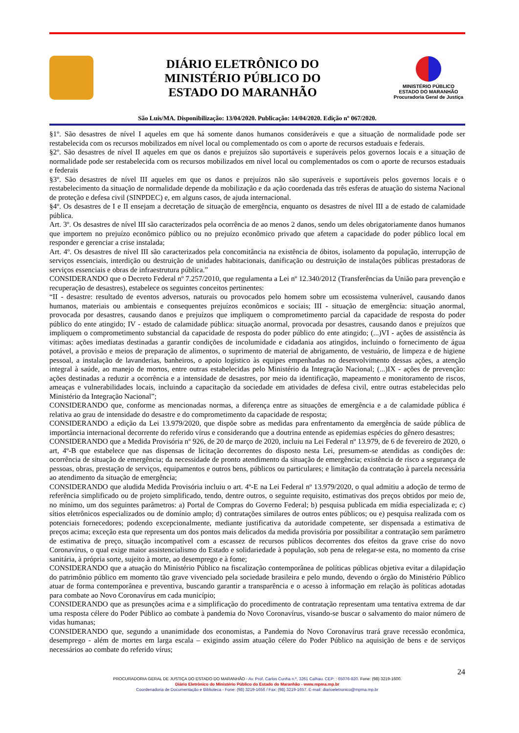DIÁRIO ELETRÔNICO DO
MINISTÉRIO PÚBLICO DO
ESTADO DO MARANHÃO
MINISTÉRIO PÚBLICO
ESTADO DO MARANHÃO
Procuradoria Geral de Justiça
São Luís/MA. Disponibilização: 13/04/2020. Publicação: 14/04/2020. Edição nº 067/2020.
§1º. São desastres de nível I aqueles em que há somente danos humanos consideráveis e que a situação de normalidade pode ser restabelecida com os recursos mobilizados em nível local ou complementado os com o aporte de recursos estaduais e federais.
§2º. São desastres de nível II aqueles em que os danos e prejuízos são suportáveis e superáveis pelos governos locais e a situação de normalidade pode ser restabelecida com os recursos mobilizados em nível local ou complementados os com o aporte de recursos estaduais e federais
§3º. São desastres de nível III aqueles em que os danos e prejuízos não são superáveis e suportáveis pelos governos locais e o restabelecimento da situação de normalidade depende da mobilização e da ação coordenada das três esferas de atuação do sistema Nacional de proteção e defesa civil (SINPDEC) e, em alguns casos, de ajuda internacional.
§4º. Os desastres de I e II ensejam a decretação de situação de emergência, enquanto os desastres de nível III a de estado de calamidade pública.
Art. 3º. Os desastres de nível III são caracterizados pela ocorrência de ao menos 2 danos, sendo um deles obrigatoriamente danos humanos que importem no prejuízo econômico público ou no prejuízo econômico privado que afetem a capacidade do poder público local em responder e gerenciar a crise instalada;
Art. 4º. Os desastres de nível III são caracterizados pela concomitância na existência de óbitos, isolamento da população, interrupção de serviços essenciais, interdição ou destruição de unidades habitacionais, danificação ou destruição de instalações públicas prestadoras de serviços essenciais e obras de infraestrutura pública.”
CONSIDERANDO que o Decreto Federal nº 7.257/2010, que regulamenta a Lei nº 12.340/2012 (Transferências da União para prevenção e recuperação de desastres), estabelece os seguintes conceitos pertinentes:
“II - desastre: resultado de eventos adversos, naturais ou provocados pelo homem sobre um ecossistema vulnerável, causando danos humanos, materiais ou ambientais e consequentes prejuízos econômicos e sociais; III - situação de emergência: situação anormal, provocada por desastres, causando danos e prejuízos que impliquem o comprometimento parcial da capacidade de resposta do poder público do ente atingido; IV - estado de calamidade pública: situação anormal, provocada por desastres, causando danos e prejuízos que impliquem o comprometimento substancial da capacidade de resposta do poder público do ente atingido; (...)VI - ações de assistência às vítimas: ações imediatas destinadas a garantir condições de incolumidade e cidadania aos atingidos, incluindo o fornecimento de água potável, a provisão e meios de preparação de alimentos, o suprimento de material de abrigamento, de vestuário, de limpeza e de higiene pessoal, a instalação de lavanderias, banheiros, o apoio logístico às equipes empenhadas no desenvolvimento dessas ações, a atenção integral à saúde, ao manejo de mortos, entre outras estabelecidas pelo Ministério da Integração Nacional; (...)IX - ações de prevenção: ações destinadas a reduzir a ocorrência e a intensidade de desastres, por meio da identificação, mapeamento e monitoramento de riscos, ameaças e vulnerabilidades locais, incluindo a capacitação da sociedade em atividades de defesa civil, entre outras estabelecidas pelo Ministério da Integração Nacional”;
CONSIDERANDO que, conforme as mencionadas normas, a diferença entre as situações de emergência e a de calamidade pública é relativa ao grau de intensidade do desastre e do comprometimento da capacidade de resposta;
CONSIDERANDO a edição da Lei 13.979/2020, que dispõe sobre as medidas para enfrentamento da emergência de saúde pública de importância internacional decorrente do referido vírus e considerando que a doutrina entende as epidemias espécies do gênero desastres;
CONSIDERANDO que a Medida Provisória nº 926, de 20 de março de 2020, incluiu na Lei Federal nº 13.979, de 6 de fevereiro de 2020, o art, 4º-B que estabelece que nas dispensas de licitação decorrentes do disposto nesta Lei, presumem-se atendidas as condições de: ocorrência de situação de emergência; da necessidade de pronto atendimento da situação de emergência; existência de risco a segurança de pessoas, obras, prestação de serviços, equipamentos e outros bens, públicos ou particulares; e limitação da contratação à parcela necessária ao atendimento da situação de emergência;
CONSIDERANDO que aludida Medida Provisória incluiu o art. 4º-E na Lei Federal nº 13.979/2020, o qual admitiu a adoção de termo de referência simplificado ou de projeto simplificado, tendo, dentre outros, o seguinte requisito, estimativas dos preços obtidos por meio de, no mínimo, um dos seguintes parâmetros: a) Portal de Compras do Governo Federal; b) pesquisa publicada em mídia especializada e; c) sítios eletrônicos especializados ou de domínio amplo; d) contratações similares de outros entes públicos; ou e) pesquisa realizada com os potenciais fornecedores; podendo excepcionalmente, mediante justificativa da autoridade competente, ser dispensada a estimativa de preços acima; exceção esta que representa um dos pontos mais delicados da medida provisória por possibilitar a contratação sem parâmetro de estimativa de preço, situação incompatível com a escassez de recursos públicos decorrentes dos efeitos da grave crise do novo Coronavírus, o qual exige maior assistencialismo do Estado e solidariedade à população, sob pena de relegar-se esta, no momento da crise sanitária, à própria sorte, sujeito à morte, ao desemprego e à fome;
CONSIDERANDO que a atuação do Ministério Público na fiscalização contemporânea de políticas públicas objetiva evitar a dilapidação do patrimônio público em momento tão grave vivenciado pela sociedade brasileira e pelo mundo, devendo o órgão do Ministério Público atuar de forma contemporânea e preventiva, buscando garantir a transparência e o acesso à informação em relação às políticas adotadas para combate ao Novo Coronavírus em cada município;
CONSIDERANDO que as presunções acima e a simplificação do procedimento de contratação representam uma tentativa extrema de dar uma resposta célere do Poder Público ao combate à pandemia do Novo Coronavírus, visando-se buscar o salvamento do maior número de vidas humanas;
CONSIDERANDO que, segundo a unanimidade dos economistas, a Pandemia do Novo Coronavírus trará grave recessão econômica, desemprego - além de mortes em larga escala – exigindo assim atuação célere do Poder Público na aquisição de bens e de serviços necessários ao combate do referido vírus;
24
PROCURADORIA GERAL DE JUSTIÇA DO ESTADO DO MARANHÃO - Av. Prof. Carlos Cunha n.º, 3261 Calhau. CEP: : 65076-820. Fone: (98) 3219-1600.
Diário Eletrônico do Ministério Público do Estado do Maranhão - www.mpma.mp.br
Coordenadoria de Documentação e Biblioteca - Fone: (98) 3219-1656 / Fax: (98) 3219-1657. E-mail: diarioeletronico@mpma.mp.br